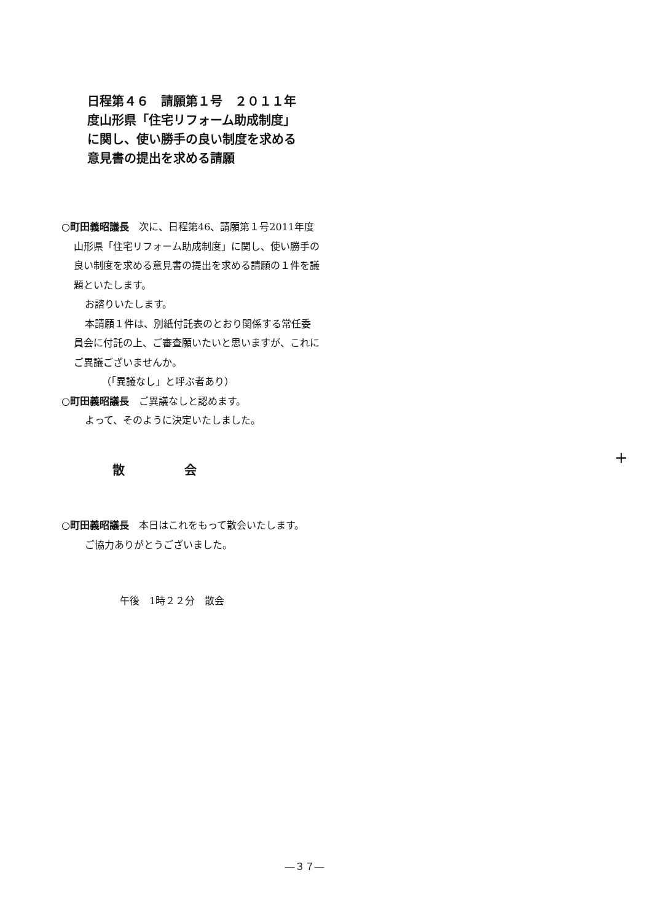日程第４６　請願第１号　２０１１年度山形県「住宅リフォーム助成制度」に関し、使い勝手の良い制度を求める意見書の提出を求める請願
○町田義昭議長　次に、日程第46、請願第１号2011年度山形県「住宅リフォーム助成制度」に関し、使い勝手の良い制度を求める意見書の提出を求める請願の１件を議題といたします。
お諮りいたします。
本請願１件は、別紙付託表のとおり関係する常任委員会に付託の上、ご審査願いたいと思いますが、これにご異議ございませんか。
（「異議なし」と呼ぶ者あり）
○町田義昭議長　ご異議なしと認めます。
よって、そのように決定いたしました。
散 会
○町田義昭議長　本日はこれをもって散会いたします。
ご協力ありがとうございました。
午後　1時２２分　散会
+
―３７―